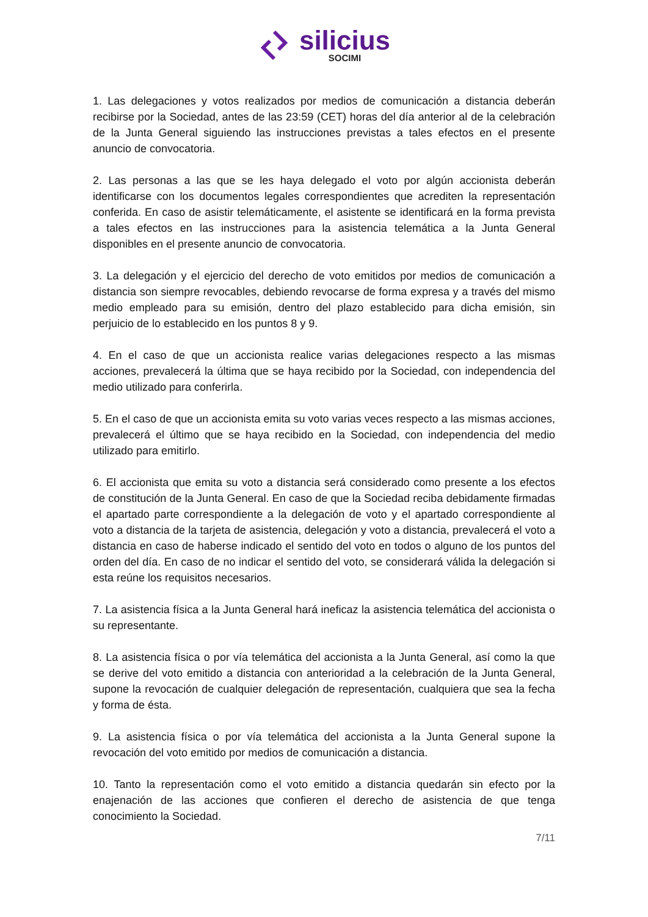silicius
SOCIMI
1. Las delegaciones y votos realizados por medios de comunicación a distancia deberán recibirse por la Sociedad, antes de las 23:59 (CET) horas del día anterior al de la celebración de la Junta General siguiendo las instrucciones previstas a tales efectos en el presente anuncio de convocatoria.
2. Las personas a las que se les haya delegado el voto por algún accionista deberán identificarse con los documentos legales correspondientes que acrediten la representación conferida. En caso de asistir telemáticamente, el asistente se identificará en la forma prevista a tales efectos en las instrucciones para la asistencia telemática a la Junta General disponibles en el presente anuncio de convocatoria.
3. La delegación y el ejercicio del derecho de voto emitidos por medios de comunicación a distancia son siempre revocables, debiendo revocarse de forma expresa y a través del mismo medio empleado para su emisión, dentro del plazo establecido para dicha emisión, sin perjuicio de lo establecido en los puntos 8 y 9.
4. En el caso de que un accionista realice varias delegaciones respecto a las mismas acciones, prevalecerá la última que se haya recibido por la Sociedad, con independencia del medio utilizado para conferirla.
5. En el caso de que un accionista emita su voto varias veces respecto a las mismas acciones, prevalecerá el último que se haya recibido en la Sociedad, con independencia del medio utilizado para emitirlo.
6. El accionista que emita su voto a distancia será considerado como presente a los efectos de constitución de la Junta General. En caso de que la Sociedad reciba debidamente firmadas el apartado parte correspondiente a la delegación de voto y el apartado correspondiente al voto a distancia de la tarjeta de asistencia, delegación y voto a distancia, prevalecerá el voto a distancia en caso de haberse indicado el sentido del voto en todos o alguno de los puntos del orden del día. En caso de no indicar el sentido del voto, se considerará válida la delegación si esta reúne los requisitos necesarios.
7. La asistencia física a la Junta General hará ineficaz la asistencia telemática del accionista o su representante.
8. La asistencia física o por vía telemática del accionista a la Junta General, así como la que se derive del voto emitido a distancia con anterioridad a la celebración de la Junta General, supone la revocación de cualquier delegación de representación, cualquiera que sea la fecha y forma de ésta.
9. La asistencia física o por vía telemática del accionista a la Junta General supone la revocación del voto emitido por medios de comunicación a distancia.
10. Tanto la representación como el voto emitido a distancia quedarán sin efecto por la enajenación de las acciones que confieren el derecho de asistencia de que tenga conocimiento la Sociedad.
7/11